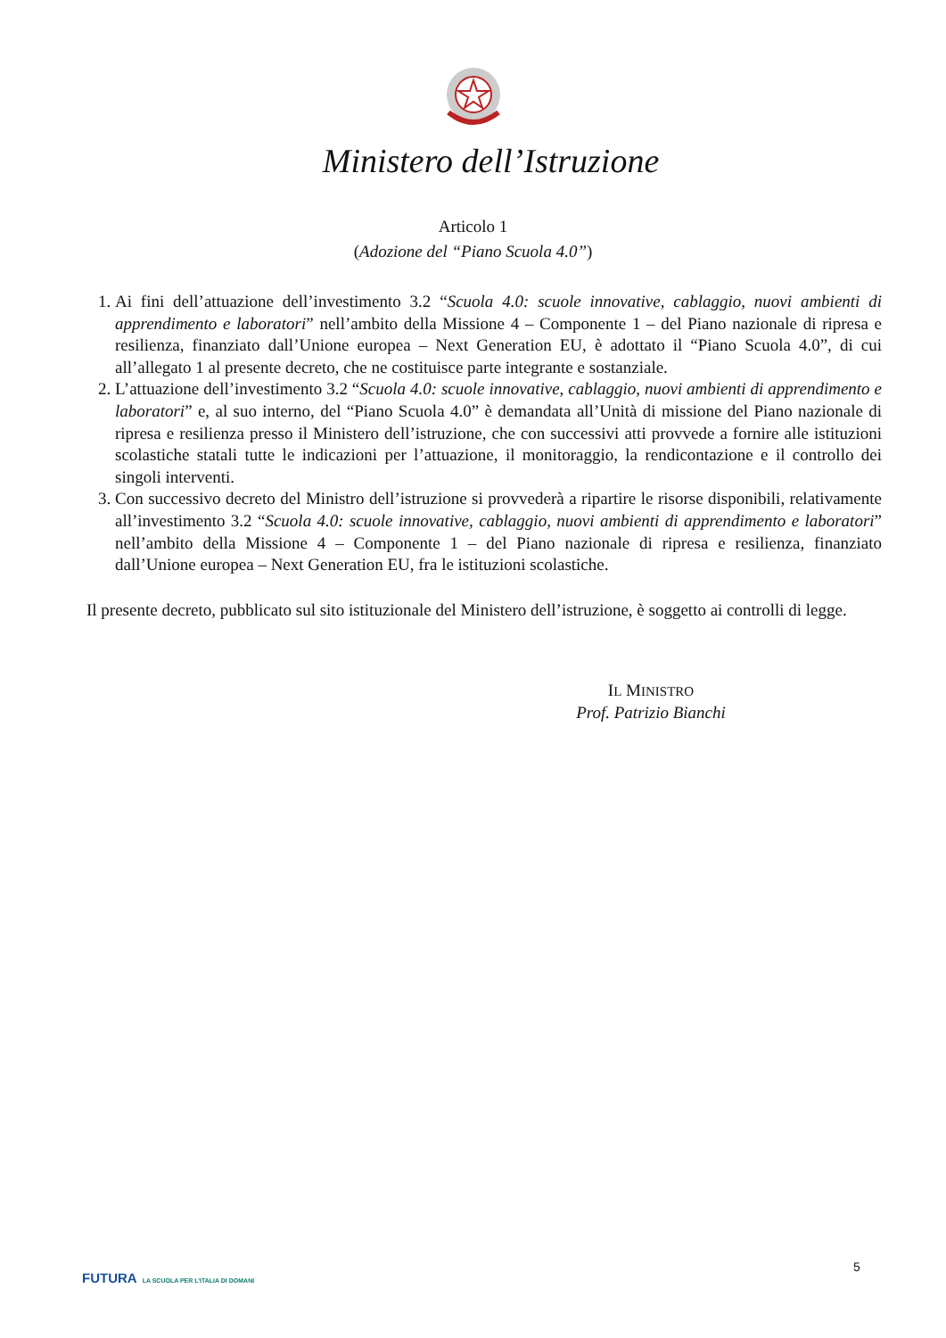Ministero dell’Istruzione
Articolo 1
(Adozione del “Piano Scuola 4.0”)
1. Ai fini dell’attuazione dell’investimento 3.2 “Scuola 4.0: scuole innovative, cablaggio, nuovi ambienti di apprendimento e laboratori” nell’ambito della Missione 4 – Componente 1 – del Piano nazionale di ripresa e resilienza, finanziato dall’Unione europea – Next Generation EU, è adottato il “Piano Scuola 4.0”, di cui all’allegato 1 al presente decreto, che ne costituisce parte integrante e sostanziale.
2. L’attuazione dell’investimento 3.2 “Scuola 4.0: scuole innovative, cablaggio, nuovi ambienti di apprendimento e laboratori” e, al suo interno, del “Piano Scuola 4.0” è demandata all’Unità di missione del Piano nazionale di ripresa e resilienza presso il Ministero dell’istruzione, che con successivi atti provvede a fornire alle istituzioni scolastiche statali tutte le indicazioni per l’attuazione, il monitoraggio, la rendicontazione e il controllo dei singoli interventi.
3. Con successivo decreto del Ministro dell’istruzione si provvederà a ripartire le risorse disponibili, relativamente all’investimento 3.2 “Scuola 4.0: scuole innovative, cablaggio, nuovi ambienti di apprendimento e laboratori” nell’ambito della Missione 4 – Componente 1 – del Piano nazionale di ripresa e resilienza, finanziato dall’Unione europea – Next Generation EU, fra le istituzioni scolastiche.
Il presente decreto, pubblicato sul sito istituzionale del Ministero dell’istruzione, è soggetto ai controlli di legge.
IL MINISTRO
Prof. Patrizio Bianchi
5
FUTURA LA SCUOLA PER L’ITALIA DI DOMANI